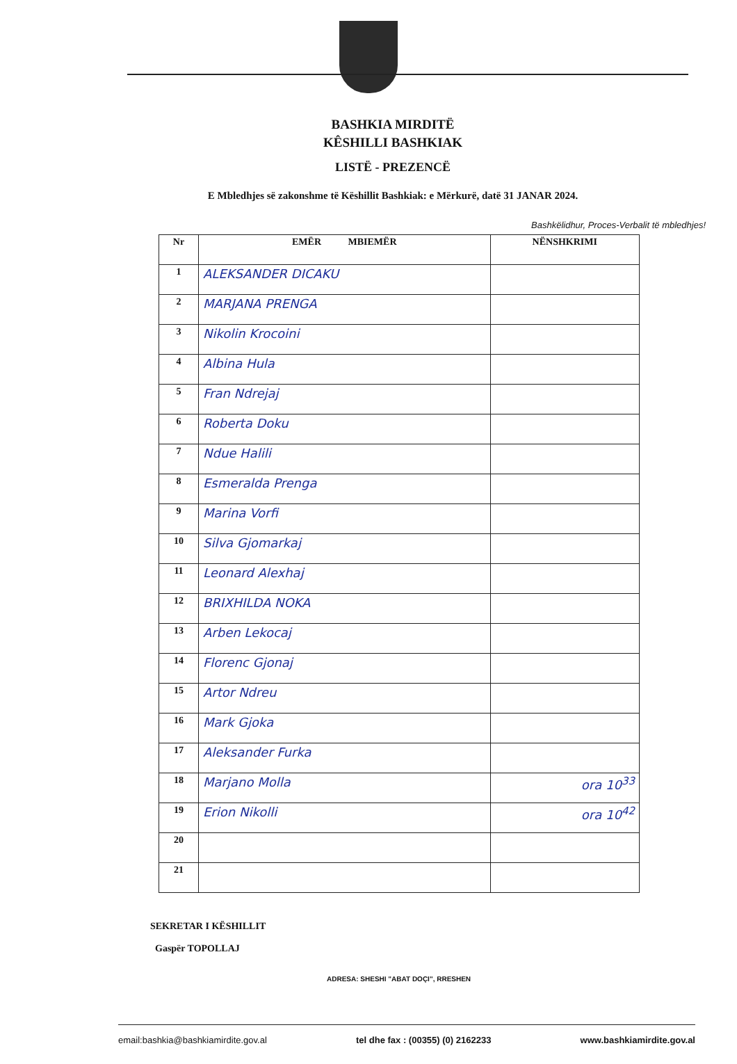BASHKIA MIRDITË
KÊSHILLI BASHKIAK
LISTË - PREZENCË
E Mbledhjes së zakonshme të Këshillit Bashkiak: e Mërkurë, datë 31 JANAR 2024.
Bashkëlidhur, Proces-Verbalit të mbledhjes!
| Nr | EMËR MBIEMËR | NËNSHKRIMI |
| --- | --- | --- |
| 1 | ALEKSANDER DICAKU | |
| 2 | MARJANA PRENGA | |
| 3 | Nikolin Krocoini | |
| 4 | Albina Hula | |
| 5 | Fran Ndrejaj | |
| 6 | Roberta Doku | |
| 7 | Ndue Halili | |
| 8 | Esmeralda Prenga | |
| 9 | Marina Vorfi | |
| 10 | Silva Gjomarkaj | |
| 11 | Leonard Alexhaj | |
| 12 | BRIXHILDA NOKA | |
| 13 | Arben Lekocaj | |
| 14 | Florenc Gjonaj | |
| 15 | Artor Ndreu | |
| 16 | Mark Gjoka | |
| 17 | Aleksander Furka | |
| 18 | Marjano Molla | ora 10<sup>33</sup> |
| 19 | Erion Nikolli | ora 10<sup>42</sup> |
| 20 | | |
| 21 | | |
SEKRETAR I KËSHILLIT
Gaspër TOPOLLAJ
ADRESA: SHESHI "ABAT DOÇI", RRESHEN
email:bashkia@bashkiamirdite.gov.al tel dhe fax : (00355) (0) 2162233 www.bashkiamirdite.gov.al